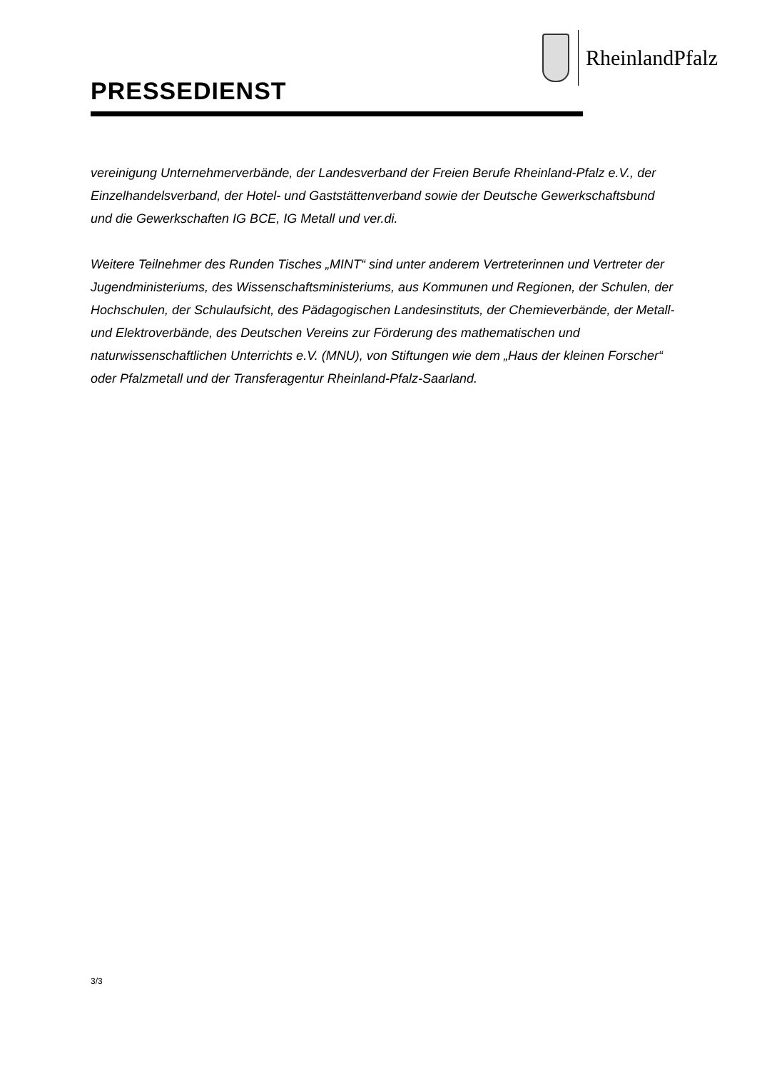RheinlandPfalz
PRESSEDIENST
vereinigung Unternehmerverbände, der Landesverband der Freien Berufe Rheinland-Pfalz e.V., der Einzelhandelsverband, der Hotel- und Gaststättenverband sowie der Deutsche Gewerkschaftsbund und die Gewerkschaften IG BCE, IG Metall und ver.di.
Weitere Teilnehmer des Runden Tisches „MINT“ sind unter anderem Vertreterinnen und Vertreter der Jugendministeriums, des Wissenschaftsministeriums, aus Kommunen und Regionen, der Schulen, der Hochschulen, der Schulaufsicht, des Pädagogischen Landesinstituts, der Chemieverbände, der Metall- und Elektroverbände, des Deutschen Vereins zur Förderung des mathematischen und naturwissenschaftlichen Unterrichts e.V. (MNU), von Stiftungen wie dem „Haus der kleinen Forscher“ oder Pfalzmetall und der Transferagentur Rheinland-Pfalz-Saarland.
3/3